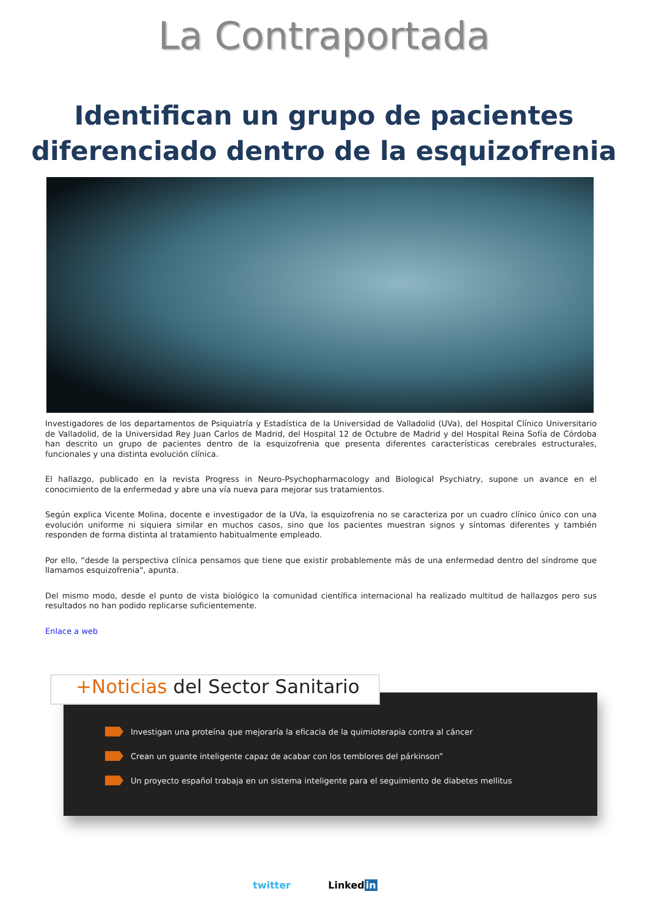La Contraportada
Identifican un grupo de pacientes
diferenciado dentro de la esquizofrenia
Investigadores de los departamentos de Psiquiatría y Estadística de la Universidad de Valladolid (UVa), del Hospital Clínico Universitario de Valladolid, de la Universidad Rey Juan Carlos de Madrid, del Hospital 12 de Octubre de Madrid y del Hospital Reina Sofía de Córdoba han descrito un grupo de pacientes dentro de la esquizofrenia que presenta diferentes características cerebrales estructurales, funcionales y una distinta evolución clínica.
El hallazgo, publicado en la revista Progress in Neuro-Psychopharmacology and Biological Psychiatry, supone un avance en el conocimiento de la enfermedad y abre una vía nueva para mejorar sus tratamientos.
Según explica Vicente Molina, docente e investigador de la UVa, la esquizofrenia no se caracteriza por un cuadro clínico único con una evolución uniforme ni siquiera similar en muchos casos, sino que los pacientes muestran signos y síntomas diferentes y también responden de forma distinta al tratamiento habitualmente empleado.
Por ello, “desde la perspectiva clínica pensamos que tiene que existir probablemente más de una enfermedad dentro del síndrome que llamamos esquizofrenia", apunta.
Del mismo modo, desde el punto de vista biológico la comunidad científica internacional ha realizado multitud de hallazgos pero sus resultados no han podido replicarse suficientemente.
Enlace a web
Investigan una proteína que mejoraría la eficacia de la quimioterapia contra al cáncer
Crean un guante inteligente capaz de acabar con los temblores del párkinson”
Un proyecto español trabaja en un sistema inteligente para el seguimiento de diabetes mellitus
+Noticias del Sector Sanitario
twitter Linkedin